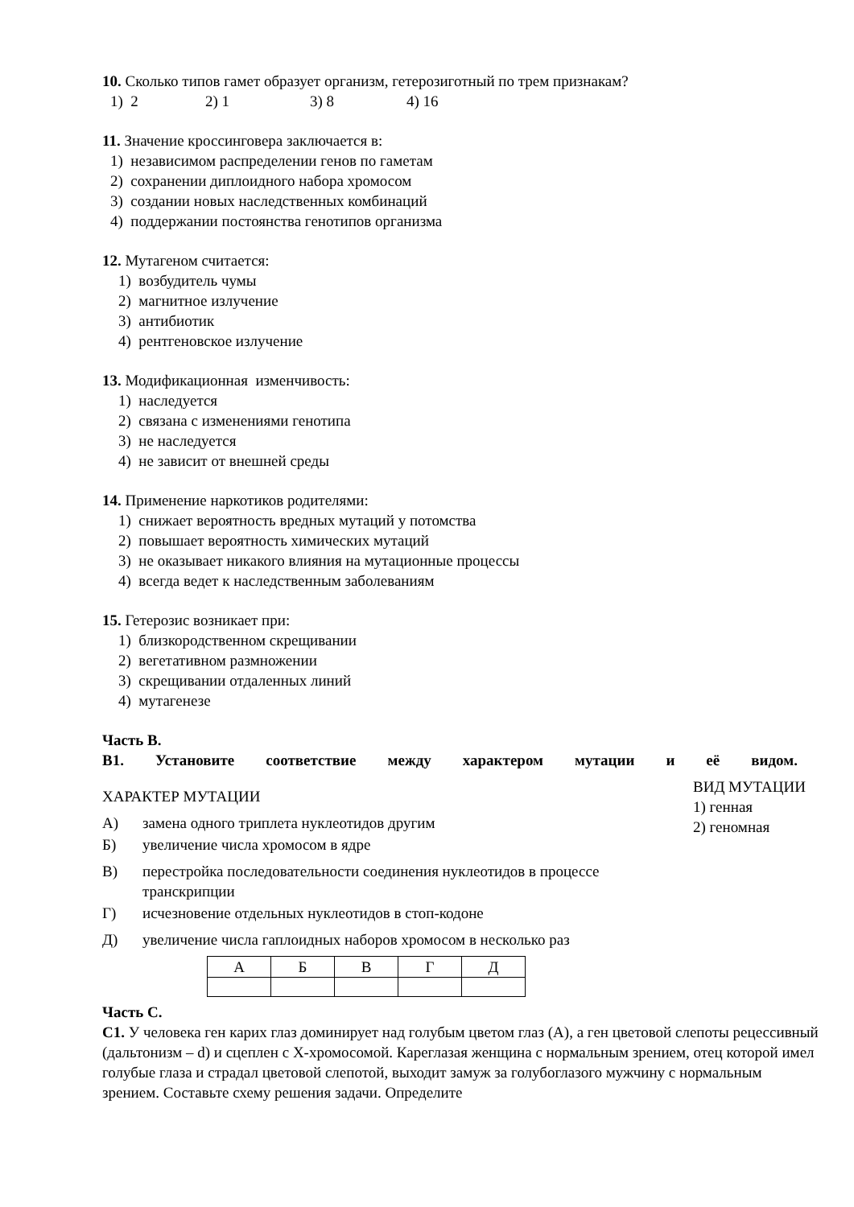10. Сколько типов гамет образует организм, гетерозиготный по трем признакам?
1) 2 2) 1 3) 8 4) 16
11. Значение кроссинговера заключается в:
1) независимом распределении генов по гаметам
2) сохранении диплоидного набора хромосом
3) создании новых наследственных комбинаций
4) поддержании постоянства генотипов организма
12. Мутагеном считается:
1) возбудитель чумы
2) магнитное излучение
3) антибиотик
4) рентгеновское излучение
13. Модификационная изменчивость:
1) наследуется
2) связана с изменениями генотипа
3) не наследуется
4) не зависит от внешней среды
14. Применение наркотиков родителями:
1) снижает вероятность вредных мутаций у потомства
2) повышает вероятность химических мутаций
3) не оказывает никакого влияния на мутационные процессы
4) всегда ведет к наследственным заболеваниям
15. Гетерозис возникает при:
1) близкородственном скрещивании
2) вегетативном размножении
3) скрещивании отдаленных линий
4) мутагенезе
Часть В.
В1. Установите соответствие между характером мутации и её видом.
ХАРАКТЕР МУТАЦИИ
А) замена одного триплета нуклеотидов другим
Б) увеличение числа хромосом в ядре
В) перестройка последовательности соединения нуклеотидов в процессе
транскрипции
Г) исчезновение отдельных нуклеотидов в стоп-кодоне
Д) увеличение числа гаплоидных наборов хромосом в несколько раз
ВИД МУТАЦИИ
1) генная
2) геномная
| А | Б | В | Г | Д |
Часть С.
С1. У человека ген карих глаз доминирует над голубым цветом глаз (А), а ген цветовой слепоты рецессивный (дальтонизм – d) и сцеплен с Х-хромосомой. Кареглазая женщина с нормальным зрением, отец которой имел голубые глаза и страдал цветовой слепотой, выходит замуж за голубоглазого мужчину с нормальным зрением. Составьте схему решения задачи. Определите